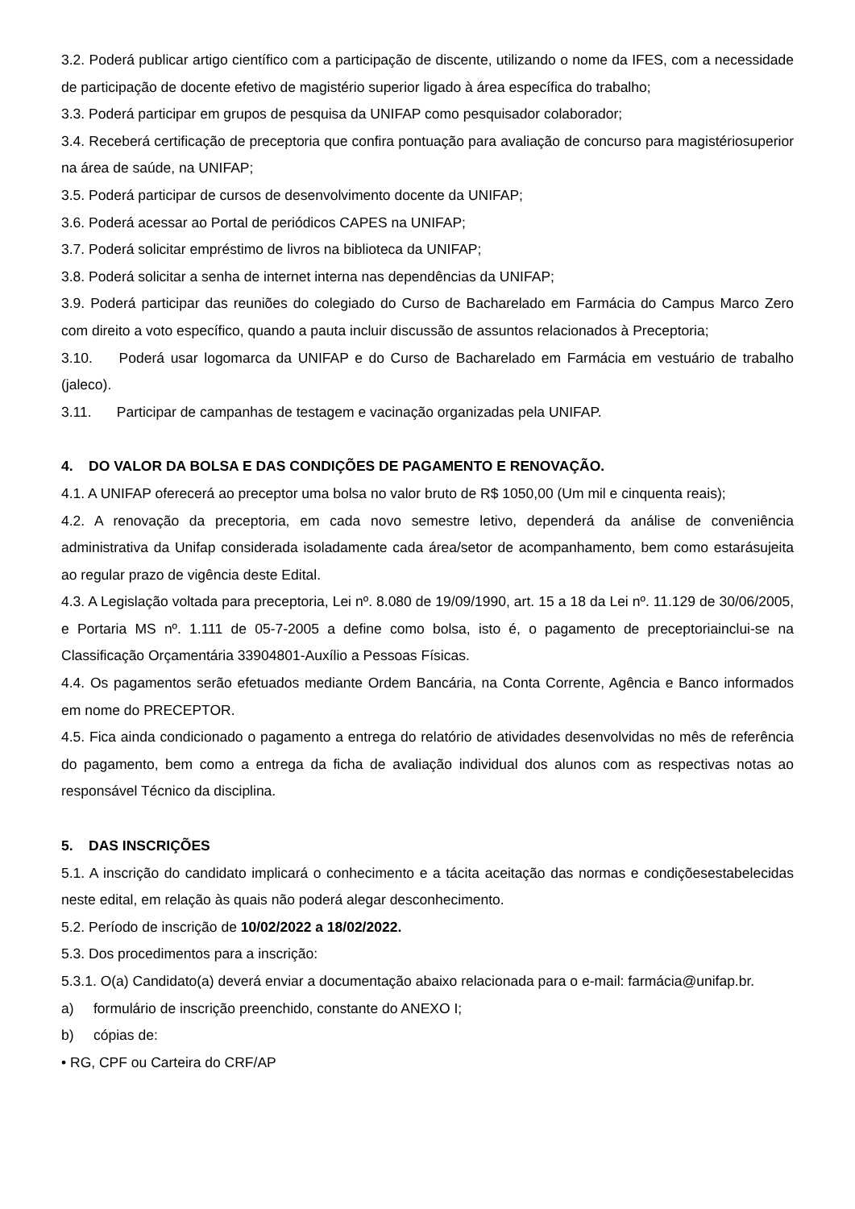3.2. Poderá publicar artigo científico com a participação de discente, utilizando o nome da IFES, com a necessidade de participação de docente efetivo de magistério superior ligado à área específica do trabalho;
3.3. Poderá participar em grupos de pesquisa da UNIFAP como pesquisador colaborador;
3.4. Receberá certificação de preceptoria que confira pontuação para avaliação de concurso para magistériosuperior na área de saúde, na UNIFAP;
3.5. Poderá participar de cursos de desenvolvimento docente da UNIFAP;
3.6. Poderá acessar ao Portal de periódicos CAPES na UNIFAP;
3.7. Poderá solicitar empréstimo de livros na biblioteca da UNIFAP;
3.8. Poderá solicitar a senha de internet interna nas dependências da UNIFAP;
3.9. Poderá participar das reuniões do colegiado do Curso de Bacharelado em Farmácia do Campus Marco Zero com direito a voto específico, quando a pauta incluir discussão de assuntos relacionados à Preceptoria;
3.10. Poderá usar logomarca da UNIFAP e do Curso de Bacharelado em Farmácia em vestuário de trabalho (jaleco).
3.11. Participar de campanhas de testagem e vacinação organizadas pela UNIFAP.
4. DO VALOR DA BOLSA E DAS CONDIÇÕES DE PAGAMENTO E RENOVAÇÃO.
4.1. A UNIFAP oferecerá ao preceptor uma bolsa no valor bruto de R$ 1050,00 (Um mil e cinquenta reais);
4.2. A renovação da preceptoria, em cada novo semestre letivo, dependerá da análise de conveniência administrativa da Unifap considerada isoladamente cada área/setor de acompanhamento, bem como estarásujeita ao regular prazo de vigência deste Edital.
4.3. A Legislação voltada para preceptoria, Lei nº. 8.080 de 19/09/1990, art. 15 a 18 da Lei nº. 11.129 de 30/06/2005, e Portaria MS nº. 1.111 de 05-7-2005 a define como bolsa, isto é, o pagamento de preceptoriainclui-se na Classificação Orçamentária 33904801-Auxílio a Pessoas Físicas.
4.4. Os pagamentos serão efetuados mediante Ordem Bancária, na Conta Corrente, Agência e Banco informados em nome do PRECEPTOR.
4.5. Fica ainda condicionado o pagamento a entrega do relatório de atividades desenvolvidas no mês de referência do pagamento, bem como a entrega da ficha de avaliação individual dos alunos com as respectivas notas ao responsável Técnico da disciplina.
5. DAS INSCRIÇÕES
5.1. A inscrição do candidato implicará o conhecimento e a tácita aceitação das normas e condiçõesestabelecidas neste edital, em relação às quais não poderá alegar desconhecimento.
5.2. Período de inscrição de 10/02/2022 a 18/02/2022.
5.3. Dos procedimentos para a inscrição:
5.3.1. O(a) Candidato(a) deverá enviar a documentação abaixo relacionada para o e-mail: farmácia@unifap.br.
a) formulário de inscrição preenchido, constante do ANEXO I;
b) cópias de:
• RG, CPF ou Carteira do CRF/AP